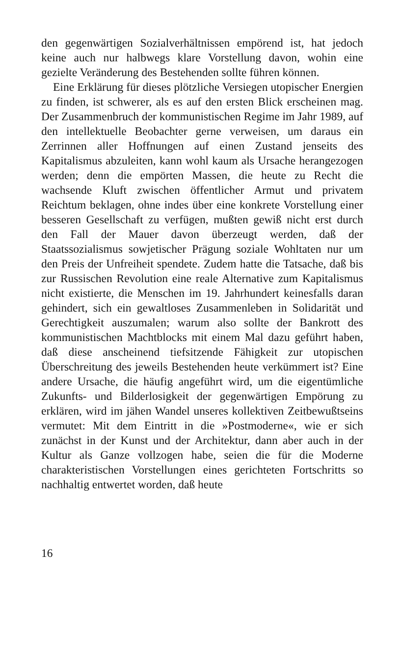den gegenwärtigen Sozialverhältnissen empörend ist, hat jedoch keine auch nur halbwegs klare Vorstellung davon, wohin eine gezielte Veränderung des Bestehenden sollte führen können.
Eine Erklärung für dieses plötzliche Versiegen utopischer Energien zu finden, ist schwerer, als es auf den ersten Blick erscheinen mag. Der Zusammenbruch der kommunistischen Regime im Jahr 1989, auf den intellektuelle Beobachter gerne verweisen, um daraus ein Zerrinnen aller Hoffnungen auf einen Zustand jenseits des Kapitalismus abzuleiten, kann wohl kaum als Ursache herangezogen werden; denn die empörten Massen, die heute zu Recht die wachsende Kluft zwischen öffentlicher Armut und privatem Reichtum beklagen, ohne indes über eine konkrete Vorstellung einer besseren Gesellschaft zu verfügen, mußten gewiß nicht erst durch den Fall der Mauer davon überzeugt werden, daß der Staatssozialismus sowjetischer Prägung soziale Wohltaten nur um den Preis der Unfreiheit spendete. Zudem hatte die Tatsache, daß bis zur Russischen Revolution eine reale Alternative zum Kapitalismus nicht existierte, die Menschen im 19. Jahrhundert keinesfalls daran gehindert, sich ein gewaltloses Zusammenleben in Solidarität und Gerechtigkeit auszumalen; warum also sollte der Bankrott des kommunistischen Machtblocks mit einem Mal dazu geführt haben, daß diese anscheinend tiefsitzende Fähigkeit zur utopischen Überschreitung des jeweils Bestehenden heute verkümmert ist? Eine andere Ursache, die häufig angeführt wird, um die eigentümliche Zukunfts- und Bilderlosigkeit der gegenwärtigen Empörung zu erklären, wird im jähen Wandel unseres kollektiven Zeitbewußtseins vermutet: Mit dem Eintritt in die »Postmoderne«, wie er sich zunächst in der Kunst und der Architektur, dann aber auch in der Kultur als Ganze vollzogen habe, seien die für die Moderne charakteristischen Vorstellungen eines gerichteten Fortschritts so nachhaltig entwertet worden, daß heute
16